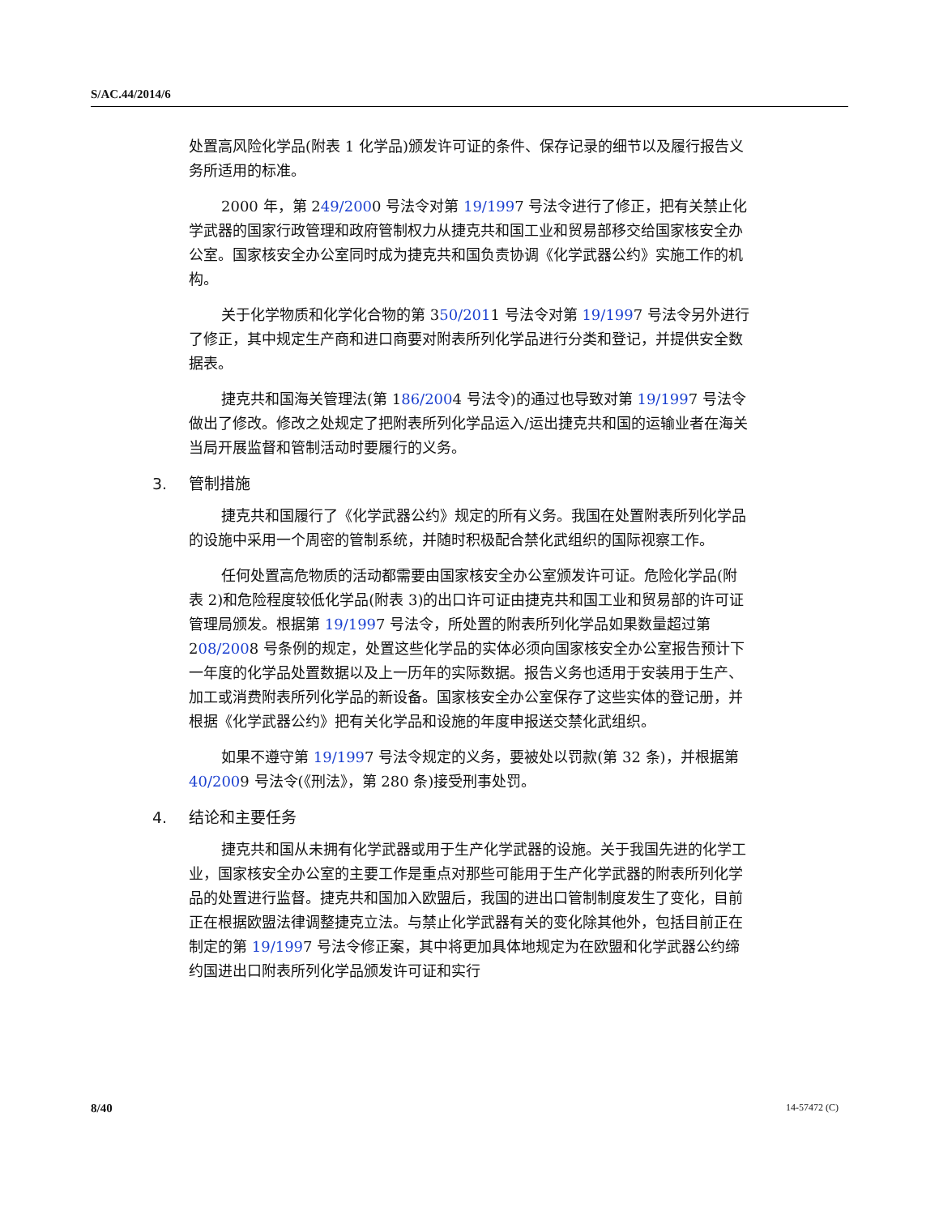S/AC.44/2014/6
处置高风险化学品(附表 1 化学品)颁发许可证的条件、保存记录的细节以及履行报告义务所适用的标准。
2000 年，第 249/2000 号法令对第 19/1997 号法令进行了修正，把有关禁止化学武器的国家行政管理和政府管制权力从捷克共和国工业和贸易部移交给国家核安全办公室。国家核安全办公室同时成为捷克共和国负责协调《化学武器公约》实施工作的机构。
关于化学物质和化学化合物的第 350/2011 号法令对第 19/1997 号法令另外进行了修正，其中规定生产商和进口商要对附表所列化学品进行分类和登记，并提供安全数据表。
捷克共和国海关管理法(第 186/2004 号法令)的通过也导致对第 19/1997 号法令做出了修改。修改之处规定了把附表所列化学品运入/运出捷克共和国的运输业者在海关当局开展监督和管制活动时要履行的义务。
3. 管制措施
捷克共和国履行了《化学武器公约》规定的所有义务。我国在处置附表所列化学品的设施中采用一个周密的管制系统，并随时积极配合禁化武组织的国际视察工作。
任何处置高危物质的活动都需要由国家核安全办公室颁发许可证。危险化学品(附表 2)和危险程度较低化学品(附表 3)的出口许可证由捷克共和国工业和贸易部的许可证管理局颁发。根据第 19/1997 号法令，所处置的附表所列化学品如果数量超过第 208/2008 号条例的规定，处置这些化学品的实体必须向国家核安全办公室报告预计下一年度的化学品处置数据以及上一历年的实际数据。报告义务也适用于安装用于生产、加工或消费附表所列化学品的新设备。国家核安全办公室保存了这些实体的登记册，并根据《化学武器公约》把有关化学品和设施的年度申报送交禁化武组织。
如果不遵守第 19/1997 号法令规定的义务，要被处以罚款(第 32 条)，并根据第 40/2009 号法令(《刑法》，第 280 条)接受刑事处罚。
4. 结论和主要任务
捷克共和国从未拥有化学武器或用于生产化学武器的设施。关于我国先进的化学工业，国家核安全办公室的主要工作是重点对那些可能用于生产化学武器的附表所列化学品的处置进行监督。捷克共和国加入欧盟后，我国的进出口管制制度发生了变化，目前正在根据欧盟法律调整捷克立法。与禁止化学武器有关的变化除其他外，包括目前正在制定的第 19/1997 号法令修正案，其中将更加具体地规定为在欧盟和化学武器公约缔约国进出口附表所列化学品颁发许可证和实行
8/40 14-57472 (C)